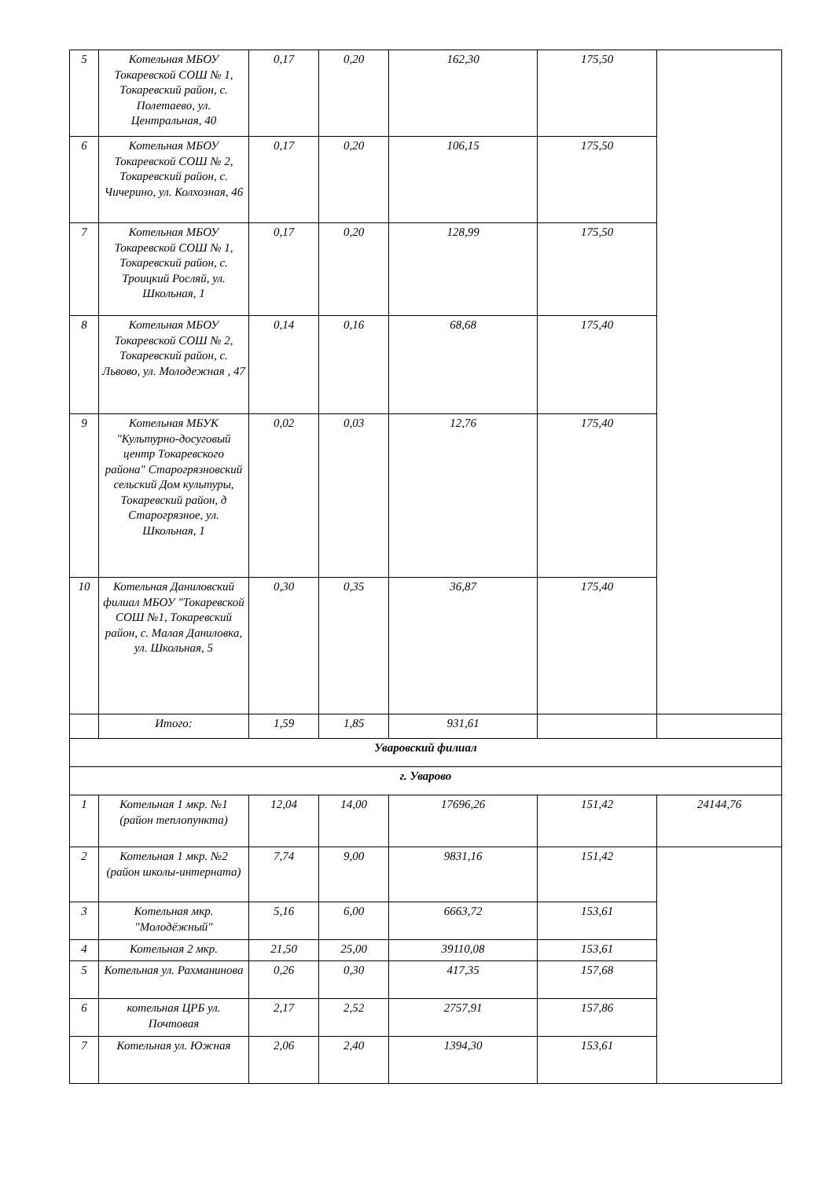| 5 | Котельная МБОУ Токаревской СОШ № 1, Токаревский район, с. Полетаево, ул. Центральная, 40 | 0,17 | 0,20 | 162,30 | 175,50 | |
| 6 | Котельная МБОУ Токаревской СОШ № 2, Токаревский район, с. Чичерино, ул. Колхозная, 46 | 0,17 | 0,20 | 106,15 | 175,50 | |
| 7 | Котельная МБОУ Токаревской СОШ № 1, Токаревский район, с. Троицкий Росляй, ул. Школьная, 1 | 0,17 | 0,20 | 128,99 | 175,50 | |
| 8 | Котельная МБОУ Токаревской СОШ № 2, Токаревский район, с. Львово, ул. Молодежная , 47 | 0,14 | 0,16 | 68,68 | 175,40 | |
| 9 | Котельная МБУК "Культурно-досуговый центр Токаревского района" Старогрязновский сельский Дом культуры, Токаревский район, д Старогрязное, ул. Школьная, 1 | 0,02 | 0,03 | 12,76 | 175,40 | |
| 10 | Котельная Даниловский филиал МБОУ "Токаревской СОШ №1, Токаревский район, с. Малая Даниловка, ул. Школьная, 5 | 0,30 | 0,35 | 36,87 | 175,40 | |
| | Итого: | 1,59 | 1,85 | 931,61 | | |
| Уваровский филиал | | | | | | |
| г. Уварово | | | | | | |
| 1 | Котельная 1 мкр. №1 (район теплопункта) | 12,04 | 14,00 | 17696,26 | 151,42 | 24144,76 |
| 2 | Котельная 1 мкр. №2 (район школы-интерната) | 7,74 | 9,00 | 9831,16 | 151,42 | |
| 3 | Котельная мкр. "Молодёжный" | 5,16 | 6,00 | 6663,72 | 153,61 | |
| 4 | Котельная 2 мкр. | 21,50 | 25,00 | 39110,08 | 153,61 | |
| 5 | Котельная ул. Рахманинова | 0,26 | 0,30 | 417,35 | 157,68 | |
| 6 | котельная ЦРБ ул. Почтовая | 2,17 | 2,52 | 2757,91 | 157,86 | |
| 7 | Котельная ул. Южная | 2,06 | 2,40 | 1394,30 | 153,61 | |